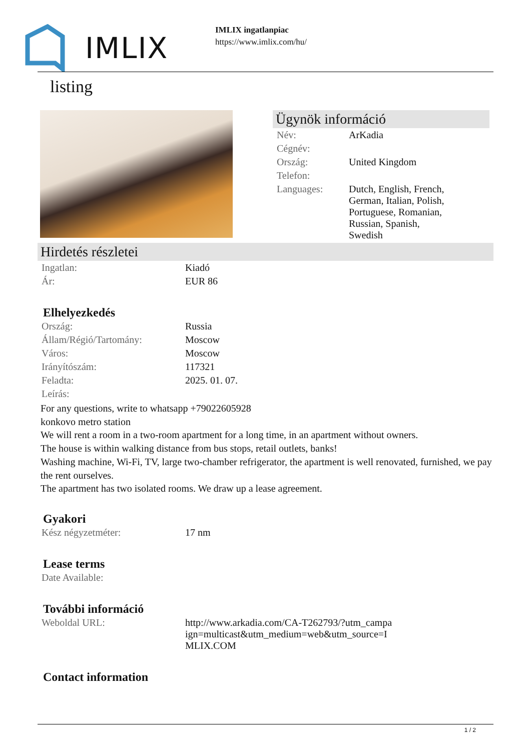IMLIX
IMLIX ingatlanpiac
https://www.imlix.com/hu/
listing
Ügynök információ
| Név: | ArKadia |
| Cégnév: | |
| Ország: | United Kingdom |
| Telefon: | |
| Languages: | Dutch, English, French, German, Italian, Polish, Portuguese, Romanian, Russian, Spanish, Swedish |
Hirdetés részletei
| Ingatlan: | Kiadó |
| Ár: | EUR 86 |
Elhelyezkedés
| Ország: | Russia |
| Állam/Régió/Tartomány: | Moscow |
| Város: | Moscow |
| Irányítószám: | 117321 |
| Feladta: | 2025. 01. 07. |
| Leírás: | |
For any questions, write to whatsapp +79022605928
konkovo metro station
We will rent a room in a two-room apartment for a long time, in an apartment without owners.
The house is within walking distance from bus stops, retail outlets, banks!
Washing machine, Wi-Fi, TV, large two-chamber refrigerator, the apartment is well renovated, furnished, we pay the rent ourselves.
The apartment has two isolated rooms. We draw up a lease agreement.
Gyakori
| Kész négyzetméter: | 17 nm |
Lease terms
| Date Available: |
További információ
| Weboldal URL: | http://www.arkadia.com/CA-T262793/?utm_campa ign=multicast&utm_medium=web&utm_source=I MLIX.COM |
Contact information
1 / 2